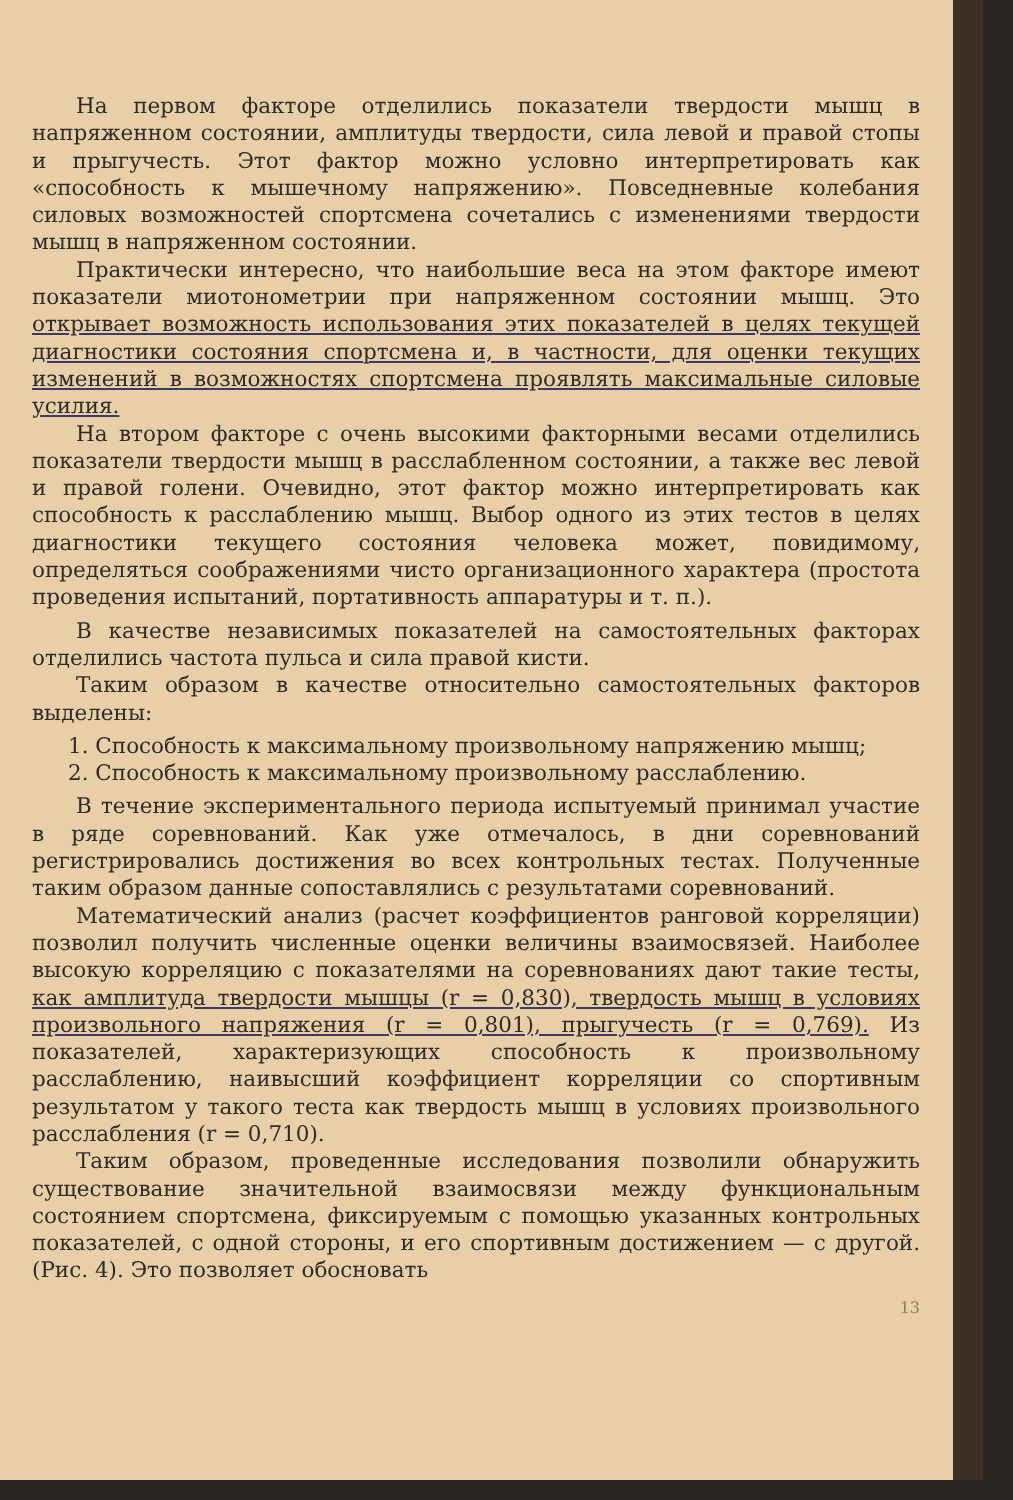На первом факторе отделились показатели твердости мышц в напряженном состоянии, амплитуды твердости, сила левой и правой стопы и прыгучесть. Этот фактор можно условно интерпретировать как «способность к мышечному напряжению». Повседневные колебания силовых возможностей спортсмена сочетались с изменениями твердости мышц в напряженном состоянии.
Практически интересно, что наибольшие веса на этом факторе имеют показатели миотонометрии при напряженном состоянии мышц. Это открывает возможность использования этих показателей в целях текущей диагностики состояния спортсмена и, в частности, для оценки текущих изменений в возможностях спортсмена проявлять максимальные силовые усилия.
На втором факторе с очень высокими факторными весами отделились показатели твердости мышц в расслабленном состоянии, а также вес левой и правой голени. Очевидно, этот фактор можно интерпретировать как способность к расслаблению мышц. Выбор одного из этих тестов в целях диагностики текущего состояния человека может, повидимому, определяться соображениями чисто организационного характера (простота проведения испытаний, портативность аппаратуры и т. п.).
В качестве независимых показателей на самостоятельных факторах отделились частота пульса и сила правой кисти.
Таким образом в качестве относительно самостоятельных факторов выделены:
1. Способность к максимальному произвольному напряжению мышц;
2. Способность к максимальному произвольному расслаблению.
В течение экспериментального периода испытуемый принимал участие в ряде соревнований. Как уже отмечалось, в дни соревнований регистрировались достижения во всех контрольных тестах. Полученные таким образом данные сопоставлялись с результатами соревнований.
Математический анализ (расчет коэффициентов ранговой корреляции) позволил получить численные оценки величины взаимосвязей. Наиболее высокую корреляцию с показателями на соревнованиях дают такие тесты, как амплитуда твердости мышцы (r = 0,830), твердость мышц в условиях произвольного напряжения (r = 0,801), прыгучесть (r = 0,769). Из показателей, характеризующих способность к произвольному расслаблению, наивысший коэффициент корреляции со спортивным результатом у такого теста как твердость мышц в условиях произвольного расслабления (r = 0,710).
Таким образом, проведенные исследования позволили обнаружить существование значительной взаимосвязи между функциональным состоянием спортсмена, фиксируемым с помощью указанных контрольных показателей, с одной стороны, и его спортивным достижением — с другой. (Рис. 4). Это позволяет обосновать
13